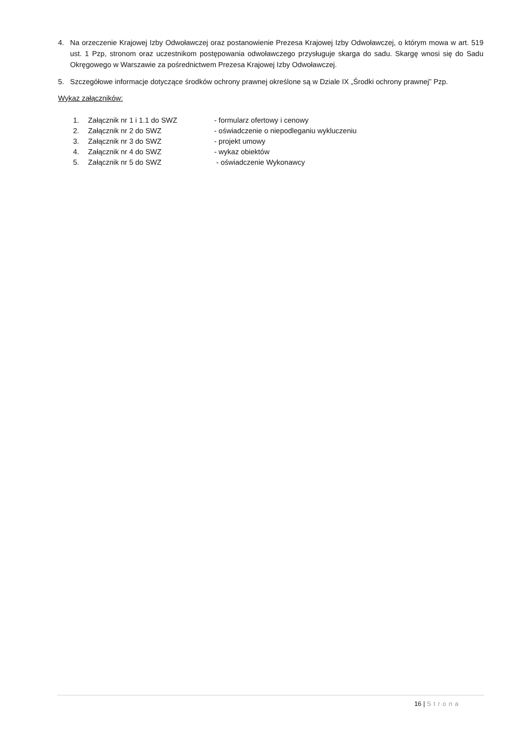4. Na orzeczenie Krajowej Izby Odwoławczej oraz postanowienie Prezesa Krajowej Izby Odwoławczej, o którym mowa w art. 519 ust. 1 Pzp, stronom oraz uczestnikom postępowania odwoławczego przysługuje skarga do sadu. Skargę wnosi się do Sadu Okręgowego w Warszawie za pośrednictwem Prezesa Krajowej Izby Odwoławczej.
5. Szczegółowe informacje dotyczące środków ochrony prawnej określone są w Dziale IX „Środki ochrony prawnej” Pzp.
Wykaz załączników:
| 1. | Załącznik nr 1 i 1.1 do SWZ | - formularz ofertowy i cenowy |
| 2. | Załącznik nr 2 do SWZ | - oświadczenie o niepodleganiu wykluczeniu |
| 3. | Załącznik nr 3 do SWZ | - projekt umowy |
| 4. | Załącznik nr 4 do SWZ | - wykaz obiektów |
| 5. | Załącznik nr 5 do SWZ | - oświadczenie Wykonawcy |
16 | Strona